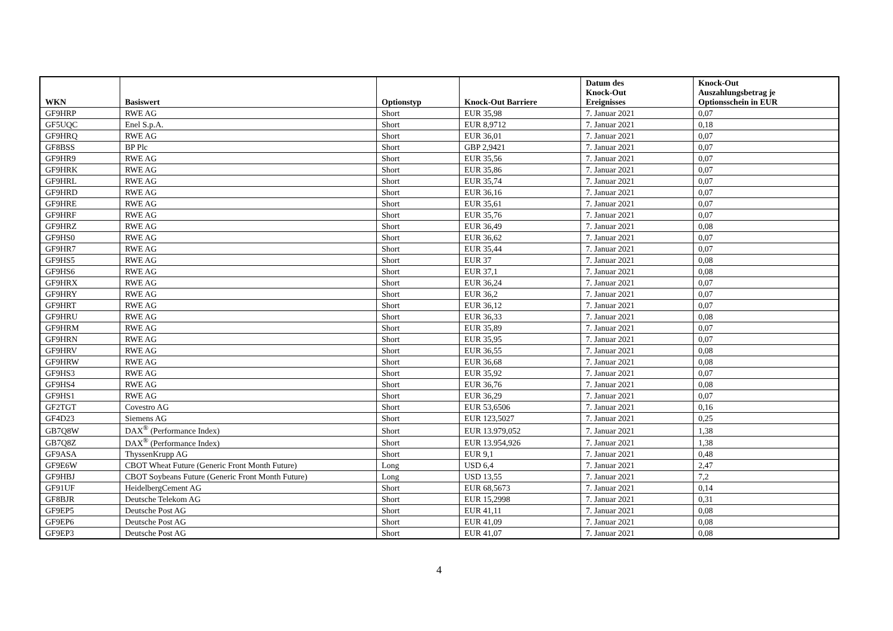| WKN | Basiswert | Optionstyp | Knock-Out Barriere | Datum des Knock-Out Ereignisses | Knock-Out Auszahlungsbetrag je Optionsschein in EUR |
| --- | --- | --- | --- | --- | --- |
| GF9HRP | RWE AG | Short | EUR 35,98 | 7. Januar 2021 | 0,07 |
| GF5UQC | Enel S.p.A. | Short | EUR 8,9712 | 7. Januar 2021 | 0,18 |
| GF9HRQ | RWE AG | Short | EUR 36,01 | 7. Januar 2021 | 0,07 |
| GF8BSS | BP Plc | Short | GBP 2,9421 | 7. Januar 2021 | 0,07 |
| GF9HR9 | RWE AG | Short | EUR 35,56 | 7. Januar 2021 | 0,07 |
| GF9HRK | RWE AG | Short | EUR 35,86 | 7. Januar 2021 | 0,07 |
| GF9HRL | RWE AG | Short | EUR 35,74 | 7. Januar 2021 | 0,07 |
| GF9HRD | RWE AG | Short | EUR 36,16 | 7. Januar 2021 | 0,07 |
| GF9HRE | RWE AG | Short | EUR 35,61 | 7. Januar 2021 | 0,07 |
| GF9HRF | RWE AG | Short | EUR 35,76 | 7. Januar 2021 | 0,07 |
| GF9HRZ | RWE AG | Short | EUR 36,49 | 7. Januar 2021 | 0,08 |
| GF9HS0 | RWE AG | Short | EUR 36,62 | 7. Januar 2021 | 0,07 |
| GF9HR7 | RWE AG | Short | EUR 35,44 | 7. Januar 2021 | 0,07 |
| GF9HS5 | RWE AG | Short | EUR 37 | 7. Januar 2021 | 0,08 |
| GF9HS6 | RWE AG | Short | EUR 37,1 | 7. Januar 2021 | 0,08 |
| GF9HRX | RWE AG | Short | EUR 36,24 | 7. Januar 2021 | 0,07 |
| GF9HRY | RWE AG | Short | EUR 36,2 | 7. Januar 2021 | 0,07 |
| GF9HRT | RWE AG | Short | EUR 36,12 | 7. Januar 2021 | 0,07 |
| GF9HRU | RWE AG | Short | EUR 36,33 | 7. Januar 2021 | 0,08 |
| GF9HRM | RWE AG | Short | EUR 35,89 | 7. Januar 2021 | 0,07 |
| GF9HRN | RWE AG | Short | EUR 35,95 | 7. Januar 2021 | 0,07 |
| GF9HRV | RWE AG | Short | EUR 36,55 | 7. Januar 2021 | 0,08 |
| GF9HRW | RWE AG | Short | EUR 36,68 | 7. Januar 2021 | 0,08 |
| GF9HS3 | RWE AG | Short | EUR 35,92 | 7. Januar 2021 | 0,07 |
| GF9HS4 | RWE AG | Short | EUR 36,76 | 7. Januar 2021 | 0,08 |
| GF9HS1 | RWE AG | Short | EUR 36,29 | 7. Januar 2021 | 0,07 |
| GF2TGT | Covestro AG | Short | EUR 53,6506 | 7. Januar 2021 | 0,16 |
| GF4D23 | Siemens AG | Short | EUR 123,5027 | 7. Januar 2021 | 0,25 |
| GB7Q8W | DAX<sup>®</sup> (Performance Index) | Short | EUR 13.979,052 | 7. Januar 2021 | 1,38 |
| GB7Q8Z | DAX<sup>®</sup> (Performance Index) | Short | EUR 13.954,926 | 7. Januar 2021 | 1,38 |
| GF9ASA | ThyssenKrupp AG | Short | EUR 9,1 | 7. Januar 2021 | 0,48 |
| GF9E6W | CBOT Wheat Future (Generic Front Month Future) | Long | USD 6,4 | 7. Januar 2021 | 2,47 |
| GF9HBJ | CBOT Soybeans Future (Generic Front Month Future) | Long | USD 13,55 | 7. Januar 2021 | 7,2 |
| GF91UF | HeidelbergCement AG | Short | EUR 68,5673 | 7. Januar 2021 | 0,14 |
| GF8BJR | Deutsche Telekom AG | Short | EUR 15,2998 | 7. Januar 2021 | 0,31 |
| GF9EP5 | Deutsche Post AG | Short | EUR 41,11 | 7. Januar 2021 | 0,08 |
| GF9EP6 | Deutsche Post AG | Short | EUR 41,09 | 7. Januar 2021 | 0,08 |
| GF9EP3 | Deutsche Post AG | Short | EUR 41,07 | 7. Januar 2021 | 0,08 |
4